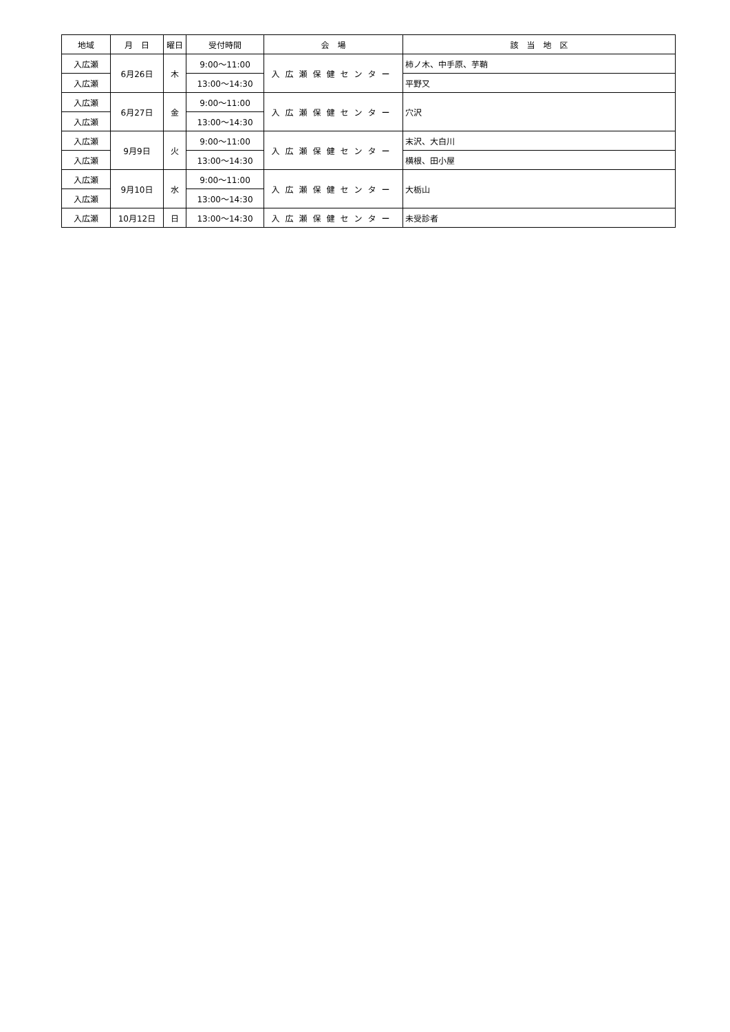| 地域 | 月 日 | 曜日 | 受付時間 | 会 場 | 該 当 地 区 |
| --- | --- | --- | --- | --- | --- |
| 入広瀬 | 6月26日 | 木 | 9:00～11:00 | 入広瀬保健センター | 柿ノ木、中手原、芋鞘 |
| 入広瀬 | | | 13:00～14:30 | | 平野又 |
| 入広瀬 | 6月27日 | 金 | 9:00～11:00 | 入広瀬保健センター | 穴沢 |
| 入広瀬 | | | 13:00～14:30 | | |
| 入広瀬 | 9月9日 | 火 | 9:00～11:00 | 入広瀬保健センター | 末沢、大白川 |
| 入広瀬 | | | 13:00～14:30 | | 横根、田小屋 |
| 入広瀬 | 9月10日 | 水 | 9:00～11:00 | 入広瀬保健センター | 大栃山 |
| 入広瀬 | | | 13:00～14:30 | | |
| 入広瀬 | 10月12日 | 日 | 13:00～14:30 | 入広瀬保健センター | 未受診者 |